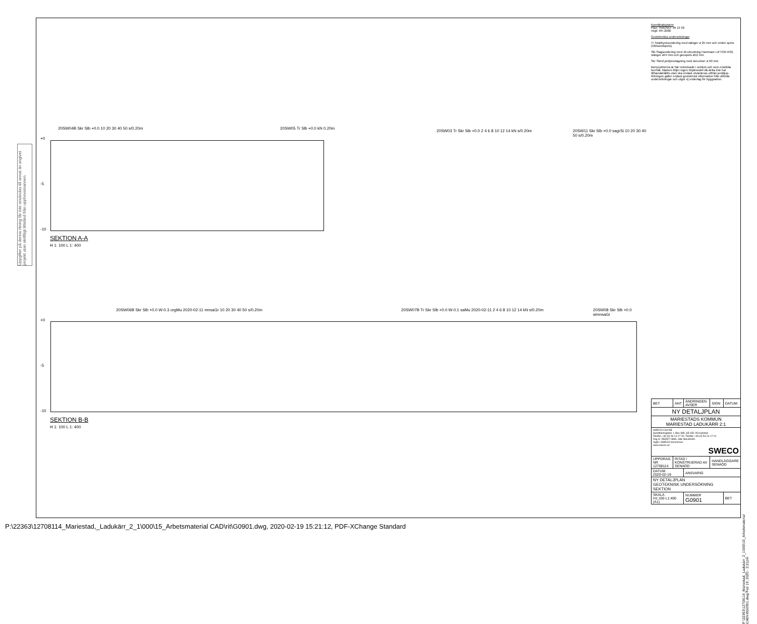Uppgifter på denna ritning får inte användas till annat än angivet projekt utan skriftligt tillstånd från upphovsmannen.
20SW04B Skr Slb +0.0 10 20 30 40 50 s/0.20m
20SW05 Tr Slb +0.0 kN 0.20m
20SW03 Tr Skr Slb +0.0 2 4 6 8 10 12 14 kN s/0.20m
20SW11 Skr Slb +0.0 sagrSi 10 20 30 40 50 s/0.20m
+0
-5
-10
SEKTION A-A
H 1: 100 L 1: 400
20SW06B Skr Slb +0.0 W-0.3 orgMu 2020-02-11 mnsaGr 10 20 30 40 50 s/0.20m
20SW07B Tr Skr Slb +0.0 W-0.1 saMu 2020-02-11 2 4 6 8 10 12 14 kN s/0.20m
20SW08 Skr Slb +0.0 simnsaGr
+0
-5
-10
SEKTION B-B
H 1: 100 L 1: 400
Koordinatsystem
Plan: SWEREF 99 13 30
Höjd: RH 2000
Geotekniska undersökningar
Tr Totaltrycksondering med stänger ø 25 mm och vriden spets (Viktsondspets)
Slb Slagsondering med Jb-utrustning Hammare LIFTON R32, stänger ø44 mm och geospets ø52 mm
Skr Störd jordprovtagning med skruvborr ø 60 mm
Borrpunkterna är här redovisade i sektion och som enskilda borrhål. Marken följer ingen höjdmodell då detta inte har tillhandahållits utan ska endast utvärderas utifrån jorddjup. Ritningen gäller endast geoteknisk information från utförda undersökningar och utgör ej underlag för byggnation.
| BET | ANT | ÄNDRINGEN AVSER | SIGN | DATUM |
| NY DETALJPLAN | | | | |
| MARIESTADS KOMMUN MARIESTAD LADUKÄRR 2:1 | | | | |
| SWECO Civil AB Sandbäcksgatan 1, Box 385, SE-651 09 Karlstad Telefon +46 (0) 54-14 17 00, Telefax +46 (0) 54-14 17 01 Org.nr. 556507-0868, säte Stockholm Ingår i SWECO-koncernen www.sweco.se SWECO | | | | |
| UPPDRAG NR 12708114 | RITAD / KONSTRUERAD AV SENAOD | | HANDLÄGGARE SENAOD | |
| DATUM 2020-02-19 | | ANSVARIG | | |
| NY DETALJPLAN GEOTEKNISK UNDERSÖKNING SEKTION | | | | |
| SKALA H1:100 L1:400 (A1) | | NUMMER G0901 | | BET |
P:\22363\12708114_Mariestad,_Ladukärr_2_1\000\15_Arbetsmaterial CAD\rit\G0901.dwg Feb 19, 2020 - 3:21pm
P:\22363\12708114_Mariestad,_Ladukärr_2_1\000\15_Arbetsmaterial CAD\rit\G0901.dwg, 2020-02-19 15:21:12, PDF-XChange Standard